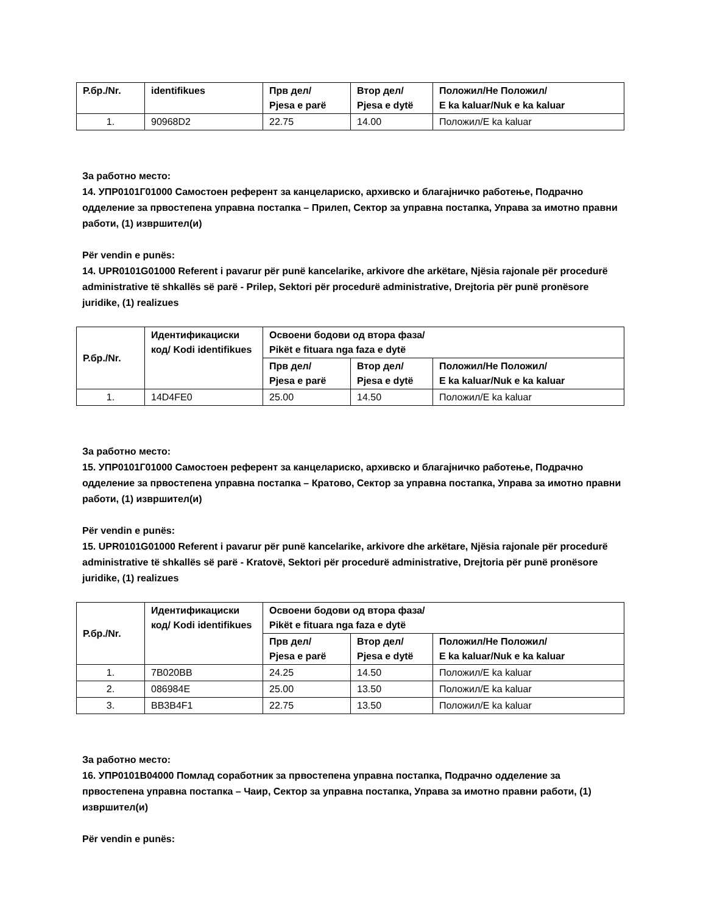| Р.бр./Nr. | identifikues | Прв дел/ Pjesa e parë | Втор дел/ Pjesa e dytë | Положил/Не Положил/ E ka kaluar/Nuk e ka kaluar |
| --- | --- | --- | --- | --- |
| 1. | 90968D2 | 22.75 | 14.00 | Положил/E ka kaluar |
За работно место:
14. УПР0101Г01000 Самостоен референт за канцелариско, архивско и благајничко работење, Подрачно одделение за првостепена управна постапка – Прилеп, Сектор за управна постапка, Управа за имотно правни работи, (1) извршител(и)
Për vendin e punës:
14. UPR0101G01000 Referent i pavarur për punë kancelarike, arkivore dhe arkëtare, Njësia rajonale për procedurë administrative të shkallës së parë - Prilep, Sektori për procedurë administrative, Drejtoria për punë pronësore juridike, (1) realizues
| Р.бр./Nr. | Идентификациски код/ Kodi identifikues | Освоени бодови од втора фаза/ Pikët e fituara nga faza e dytë | | |
| --- | --- | --- | --- | --- |
| | | Прв дел/ Pjesa e parë | Втор дел/ Pjesa e dytë | Положил/Не Положил/ E ka kaluar/Nuk e ka kaluar |
| 1. | 14D4FE0 | 25.00 | 14.50 | Положил/E ka kaluar |
За работно место:
15. УПР0101Г01000 Самостоен референт за канцелариско, архивско и благајничко работење, Подрачно одделение за првостепена управна постапка – Кратово, Сектор за управна постапка, Управа за имотно правни работи, (1) извршител(и)
Për vendin e punës:
15. UPR0101G01000 Referent i pavarur për punë kancelarike, arkivore dhe arkëtare, Njësia rajonale për procedurë administrative të shkallës së parë - Kratovë, Sektori për procedurë administrative, Drejtoria për punë pronësore juridike, (1) realizues
| Р.бр./Nr. | Идентификациски код/ Kodi identifikues | Освоени бодови од втора фаза/ Pikët e fituara nga faza e dytë | | |
| --- | --- | --- | --- | --- |
| | | Прв дел/ Pjesa e parë | Втор дел/ Pjesa e dytë | Положил/Не Положил/ E ka kaluar/Nuk e ka kaluar |
| 1. | 7B020BB | 24.25 | 14.50 | Положил/E ka kaluar |
| 2. | 086984E | 25.00 | 13.50 | Положил/E ka kaluar |
| 3. | BB3B4F1 | 22.75 | 13.50 | Положил/E ka kaluar |
За работно место:
16. УПР0101В04000 Помлад соработник за првостепена управна постапка, Подрачно одделение за првостепена управна постапка – Чаир, Сектор за управна постапка, Управа за имотно правни работи, (1) извршител(и)
Për vendin e punës: